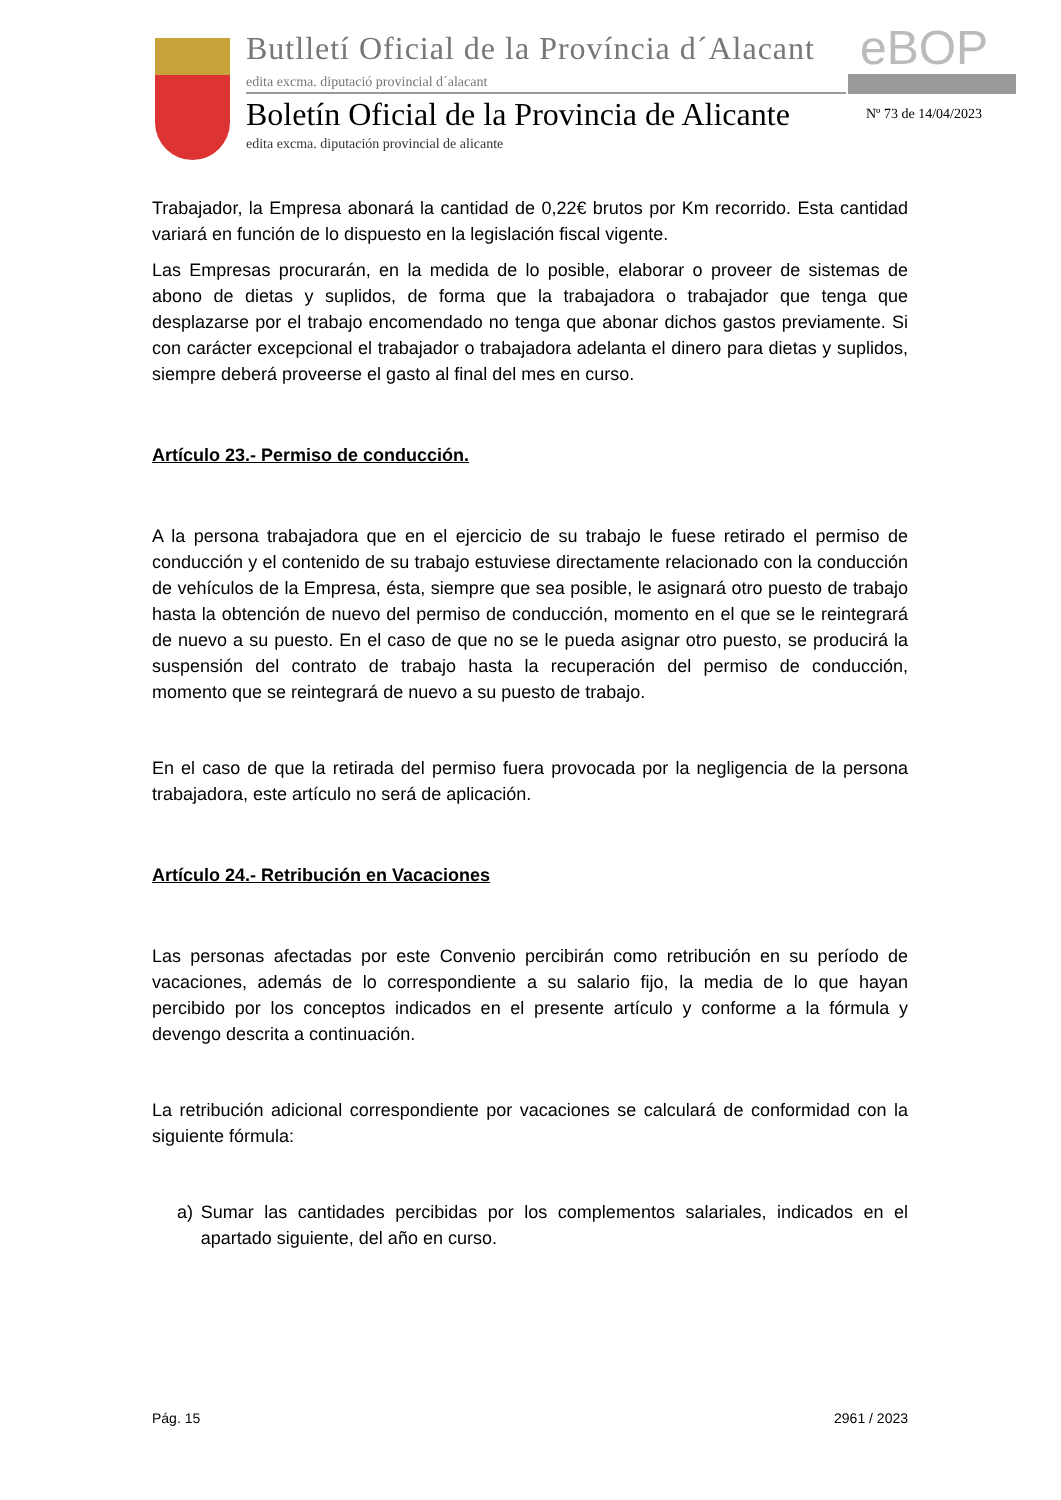Butlletí Oficial de la Província d´Alacant
eBOP
edita excma. diputació provincial d´alacant
Boletín Oficial de la Provincia de Alicante
Nº 73 de 14/04/2023
edita excma. diputación provincial de alicante
Trabajador, la Empresa abonará la cantidad de 0,22€ brutos por Km recorrido. Esta cantidad variará en función de lo dispuesto en la legislación fiscal vigente.
Las Empresas procurarán, en la medida de lo posible, elaborar o proveer de sistemas de abono de dietas y suplidos, de forma que la trabajadora o trabajador que tenga que desplazarse por el trabajo encomendado no tenga que abonar dichos gastos previamente. Si con carácter excepcional el trabajador o trabajadora adelanta el dinero para dietas y suplidos, siempre deberá proveerse el gasto al final del mes en curso.
Artículo 23.- Permiso de conducción.
A la persona trabajadora que en el ejercicio de su trabajo le fuese retirado el permiso de conducción y el contenido de su trabajo estuviese directamente relacionado con la conducción de vehículos de la Empresa, ésta, siempre que sea posible, le asignará otro puesto de trabajo hasta la obtención de nuevo del permiso de conducción, momento en el que se le reintegrará de nuevo a su puesto. En el caso de que no se le pueda asignar otro puesto, se producirá la suspensión del contrato de trabajo hasta la recuperación del permiso de conducción, momento que se reintegrará de nuevo a su puesto de trabajo.
En el caso de que la retirada del permiso fuera provocada por la negligencia de la persona trabajadora, este artículo no será de aplicación.
Artículo 24.- Retribución en Vacaciones
Las personas afectadas por este Convenio percibirán como retribución en su período de vacaciones, además de lo correspondiente a su salario fijo, la media de lo que hayan percibido por los conceptos indicados en el presente artículo y conforme a la fórmula y devengo descrita a continuación.
La retribución adicional correspondiente por vacaciones se calculará de conformidad con la siguiente fórmula:
a) Sumar las cantidades percibidas por los complementos salariales, indicados en el apartado siguiente, del año en curso.
Pág. 15 2961 / 2023